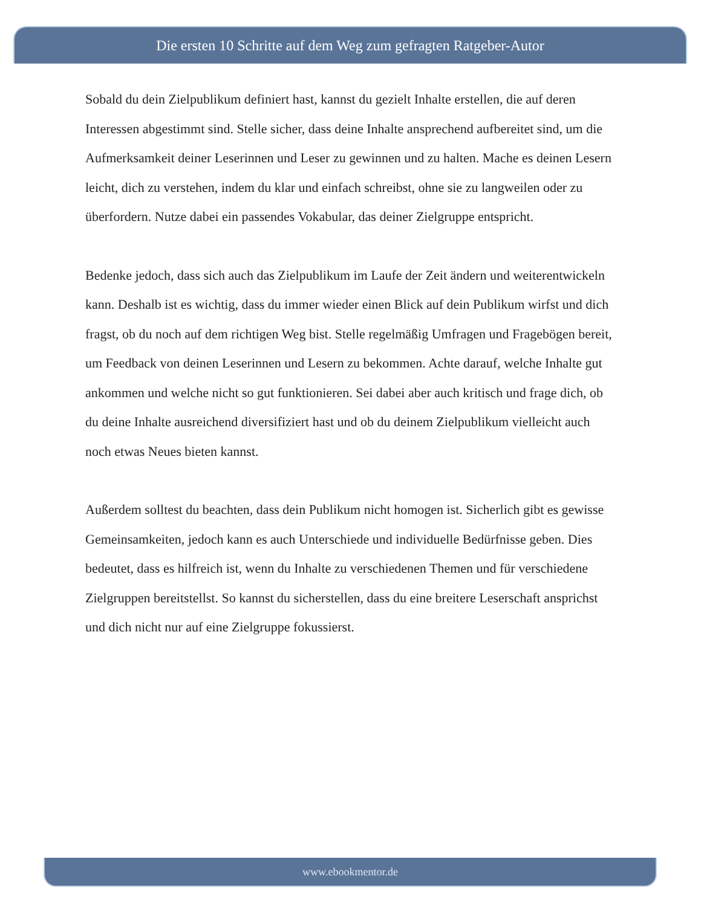Die ersten 10 Schritte auf dem Weg zum gefragten Ratgeber-Autor
Sobald du dein Zielpublikum definiert hast, kannst du gezielt Inhalte erstellen, die auf deren Interessen abgestimmt sind. Stelle sicher, dass deine Inhalte ansprechend aufbereitet sind, um die Aufmerksamkeit deiner Leserinnen und Leser zu gewinnen und zu halten. Mache es deinen Lesern leicht, dich zu verstehen, indem du klar und einfach schreibst, ohne sie zu langweilen oder zu überfordern. Nutze dabei ein passendes Vokabular, das deiner Zielgruppe entspricht.
Bedenke jedoch, dass sich auch das Zielpublikum im Laufe der Zeit ändern und weiterentwickeln kann. Deshalb ist es wichtig, dass du immer wieder einen Blick auf dein Publikum wirfst und dich fragst, ob du noch auf dem richtigen Weg bist. Stelle regelmäßig Umfragen und Fragebögen bereit, um Feedback von deinen Leserinnen und Lesern zu bekommen. Achte darauf, welche Inhalte gut ankommen und welche nicht so gut funktionieren. Sei dabei aber auch kritisch und frage dich, ob du deine Inhalte ausreichend diversifiziert hast und ob du deinem Zielpublikum vielleicht auch noch etwas Neues bieten kannst.
Außerdem solltest du beachten, dass dein Publikum nicht homogen ist. Sicherlich gibt es gewisse Gemeinsamkeiten, jedoch kann es auch Unterschiede und individuelle Bedürfnisse geben. Dies bedeutet, dass es hilfreich ist, wenn du Inhalte zu verschiedenen Themen und für verschiedene Zielgruppen bereitstellst. So kannst du sicherstellen, dass du eine breitere Leserschaft ansprichst und dich nicht nur auf eine Zielgruppe fokussierst.
www.ebookmentor.de